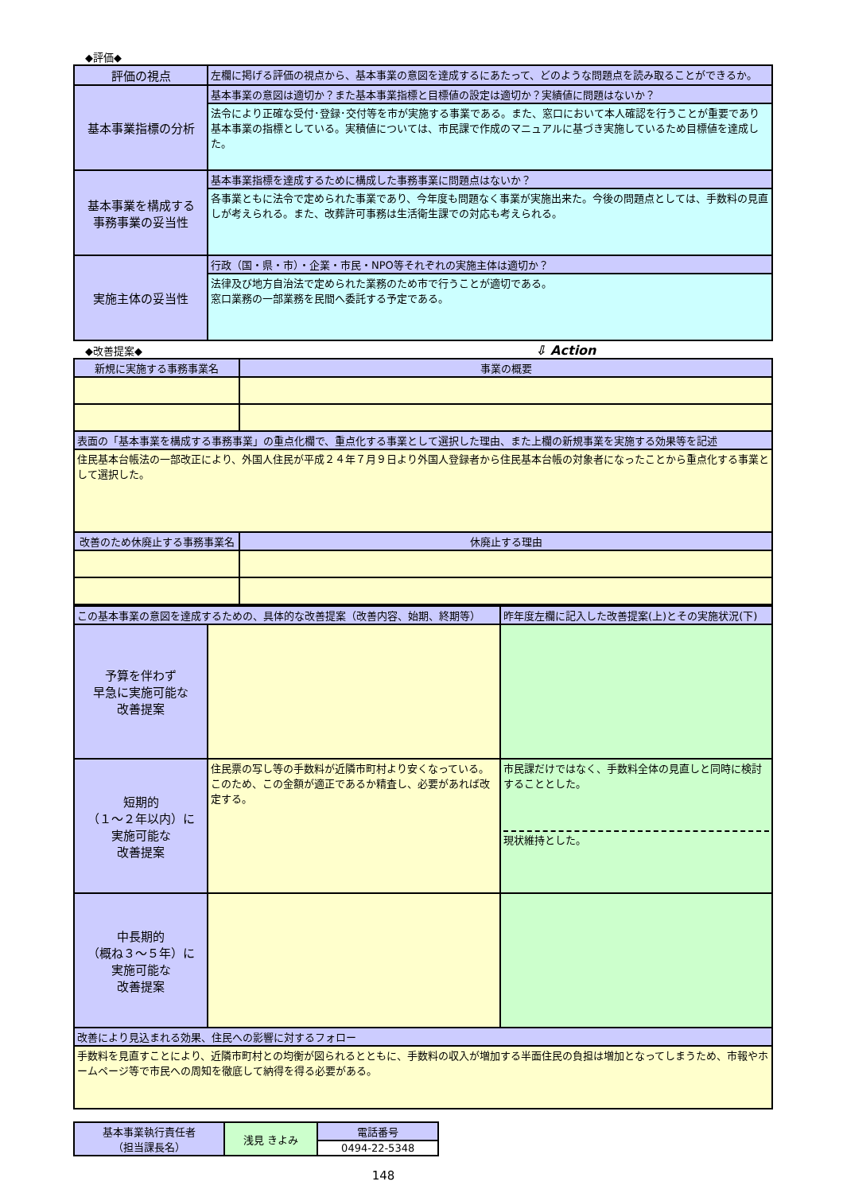◆評価◆
| 評価の視点 | 左欄に掲げる評価の視点から、基本事業の意図を達成するにあたって、どのような問題点を読み取ることができるか。 |
| 基本事業指標の分析 | 基本事業の意図は適切か？また基本事業指標と目標値の設定は適切か？実績値に問題はないか？ |
| | 法令により正確な受付･登録･交付等を市が実施する事業である。また、窓口において本人確認を行うことが重要であり基本事業の指標としている。実積値については、市民課で作成のマニュアルに基づき実施しているため目標値を達成した。 |
| 基本事業を構成する 事務事業の妥当性 | 基本事業指標を達成するために構成した事務事業に問題点はないか？ |
| | 各事業ともに法令で定められた事業であり、今年度も問題なく事業が実施出来た。今後の問題点としては、手数料の見直しが考えられる。また、改葬許可事務は生活衛生課での対応も考えられる。 |
| 実施主体の妥当性 | 行政（国・県・市）・企業・市民・NPO等それぞれの実施主体は適切か？ |
| | 法律及び地方自治法で定められた業務のため市で行うことが適切である。 窓口業務の一部業務を民間へ委託する予定である。 |
◆改善提案◆ ⇩ Action
| 新規に実施する事務事業名 | 事業の概要 |
| --- | --- |
| 表面の「基本事業を構成する事務事業」の重点化欄で、重点化する事業として選択した理由、また上欄の新規事業を実施する効果等を記述 | |
| 住民基本台帳法の一部改正により、外国人住民が平成２４年７月９日より外国人登録者から住民基本台帳の対象者になったことから重点化する事業として選択した。 | |
| 改善のため休廃止する事務事業名 | 休廃止する理由 |
| この基本事業の意図を達成するための、具体的な改善提案（改善内容、始期、終期等） | | 昨年度左欄に記入した改善提案(上)とその実施状況(下) |
| 予算を伴わず 早急に実施可能な 改善提案 | | |
| 短期的 （１～２年以内）に 実施可能な 改善提案 | 住民票の写し等の手数料が近隣市町村より安くなっている。このため、この金額が適正であるか精査し、必要があれば改定する。 | 市民課だけではなく、手数料全体の見直しと同時に検討することとした。 現状維持とした。 |
| 中長期的 （概ね３～５年）に 実施可能な 改善提案 | | |
| 改善により見込まれる効果、住民への影響に対するフォロー | | |
| 手数料を見直すことにより、近隣市町村との均衡が図られるとともに、手数料の収入が増加する半面住民の負担は増加となってしまうため、市報やホームページ等で市民への周知を徹底して納得を得る必要がある。 | | |
| 基本事業執行責任者 （担当課長名） | 浅見 きよみ | 電話番号 |
| | | 0494-22-5348 |
148